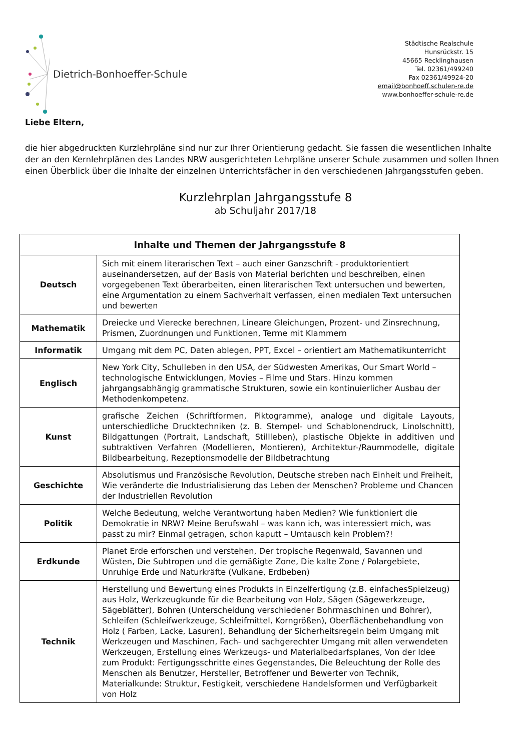Dietrich-Bonhoeffer-Schule
Städtische Realschule
Hunsrückstr. 15
45665 Recklinghausen
Tel. 02361/499240
Fax 02361/49924-20
email@bonhoeff.schulen-re.de
www.bonhoeffer-schule-re.de
Liebe Eltern,
die hier abgedruckten Kurzlehrpläne sind nur zur Ihrer Orientierung gedacht. Sie fassen die wesentlichen Inhalte der an den Kernlehrplänen des Landes NRW ausgerichteten Lehrpläne unserer Schule zusammen und sollen Ihnen einen Überblick über die Inhalte der einzelnen Unterrichtsfächer in den verschiedenen Jahrgangsstufen geben.
Kurzlehrplan Jahrgangsstufe 8
ab Schuljahr 2017/18
| Inhalte und Themen der Jahrgangsstufe 8 | |
| --- | --- |
| Deutsch | Sich mit einem literarischen Text – auch einer Ganzschrift - produktorientiert auseinandersetzen, auf der Basis von Material berichten und beschreiben, einen vorgegebenen Text überarbeiten, einen literarischen Text untersuchen und bewerten, eine Argumentation zu einem Sachverhalt verfassen, einen medialen Text untersuchen und bewerten |
| Mathematik | Dreiecke und Vierecke berechnen, Lineare Gleichungen, Prozent- und Zinsrechnung, Prismen, Zuordnungen und Funktionen, Terme mit Klammern |
| Informatik | Umgang mit dem PC, Daten ablegen, PPT, Excel – orientiert am Mathematikunterricht |
| Englisch | New York City, Schulleben in den USA, der Südwesten Amerikas, Our Smart World – technologische Entwicklungen, Movies – Filme und Stars. Hinzu kommen jahrgangsabhängig grammatische Strukturen, sowie ein kontinuierlicher Ausbau der Methodenkompetenz. |
| Kunst | grafische Zeichen (Schriftformen, Piktogramme), analoge und digitale Layouts, unterschiedliche Drucktechniken (z. B. Stempel- und Schablonendruck, Linolschnitt), Bildgattungen (Portrait, Landschaft, Stillleben), plastische Objekte in additiven und subtraktiven Verfahren (Modellieren, Montieren), Architektur-/Raummodelle, digitale Bildbearbeitung, Rezeptionsmodelle der Bildbetrachtung |
| Geschichte | Absolutismus und Französische Revolution, Deutsche streben nach Einheit und Freiheit, Wie veränderte die Industrialisierung das Leben der Menschen? Probleme und Chancen der Industriellen Revolution |
| Politik | Welche Bedeutung, welche Verantwortung haben Medien? Wie funktioniert die Demokratie in NRW? Meine Berufswahl – was kann ich, was interessiert mich, was passt zu mir? Einmal getragen, schon kaputt – Umtausch kein Problem?! |
| Erdkunde | Planet Erde erforschen und verstehen, Der tropische Regenwald, Savannen und Wüsten, Die Subtropen und die gemäßigte Zone, Die kalte Zone / Polargebiete, Unruhige Erde und Naturkräfte (Vulkane, Erdbeben) |
| Technik | Herstellung und Bewertung eines Produkts in Einzelfertigung (z.B. einfachesSpielzeug) aus Holz, Werkzeugkunde für die Bearbeitung von Holz, Sägen (Sägewerkzeuge, Sägeblätter), Bohren (Unterscheidung verschiedener Bohrmaschinen und Bohrer), Schleifen (Schleifwerkzeuge, Schleifmittel, Korngrößen), Oberflächenbehandlung von Holz ( Farben, Lacke, Lasuren), Behandlung der Sicherheitsregeln beim Umgang mit Werkzeugen und Maschinen, Fach- und sachgerechter Umgang mit allen verwendeten Werkzeugen, Erstellung eines Werkzeugs- und Materialbedarfsplanes, Von der Idee zum Produkt: Fertigungsschritte eines Gegenstandes, Die Beleuchtung der Rolle des Menschen als Benutzer, Hersteller, Betroffener und Bewerter von Technik, Materialkunde: Struktur, Festigkeit, verschiedene Handelsformen und Verfügbarkeit von Holz |